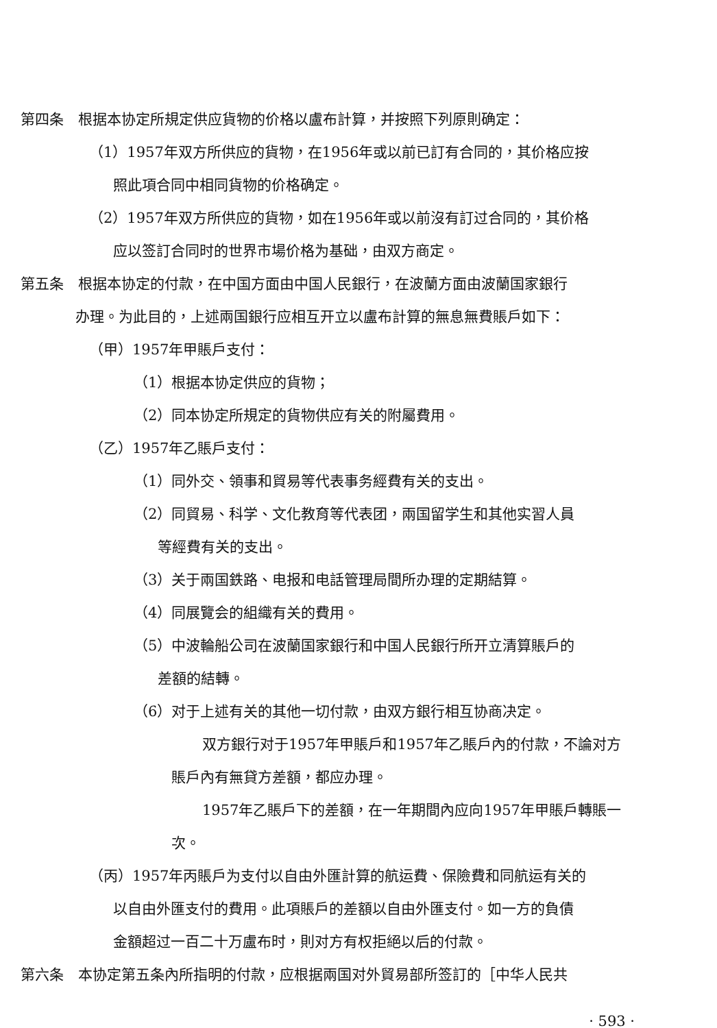第四条　根据本协定所規定供应貨物的价格以盧布計算，并按照下列原則确定：
（1）1957年双方所供应的貨物，在1956年或以前已訂有合同的，其价格应按
照此項合同中相同貨物的价格确定。
（2）1957年双方所供应的貨物，如在1956年或以前沒有訂过合同的，其价格
应以签訂合同时的世界市場价格为基础，由双方商定。
第五条　根据本协定的付款，在中国方面由中国人民銀行，在波蘭方面由波蘭国家銀行
办理。为此目的，上述兩国銀行应相互开立以盧布計算的無息無費賬戶如下：
（甲）1957年甲賬戶支付：
（1）根据本协定供应的貨物；
（2）同本协定所規定的貨物供应有关的附屬費用。
（乙）1957年乙賬戶支付：
（1）同外交、領事和貿易等代表事务經費有关的支出。
（2）同貿易、科学、文化教育等代表团，兩国留学生和其他实習人員
等經費有关的支出。
（3）关于兩国鉄路、电报和电話管理局間所办理的定期結算。
（4）同展覽会的組織有关的費用。
（5）中波輪船公司在波蘭国家銀行和中国人民銀行所开立清算賬戶的
差額的結轉。
（6）对于上述有关的其他一切付款，由双方銀行相互协商决定。
双方銀行对于1957年甲賬戶和1957年乙賬戶內的付款，不論对方
賬戶內有無貸方差額，都应办理。
1957年乙賬戶下的差額，在一年期間內应向1957年甲賬戶轉賬一
次。
（丙）1957年丙賬戶为支付以自由外匯計算的航运費、保險費和同航运有关的
以自由外匯支付的費用。此項賬戶的差額以自由外匯支付。如一方的負債
金額超过一百二十万盧布时，則对方有权拒絕以后的付款。
第六条　本协定第五条內所指明的付款，应根据兩国对外貿易部所签訂的［中华人民共
· 593 ·